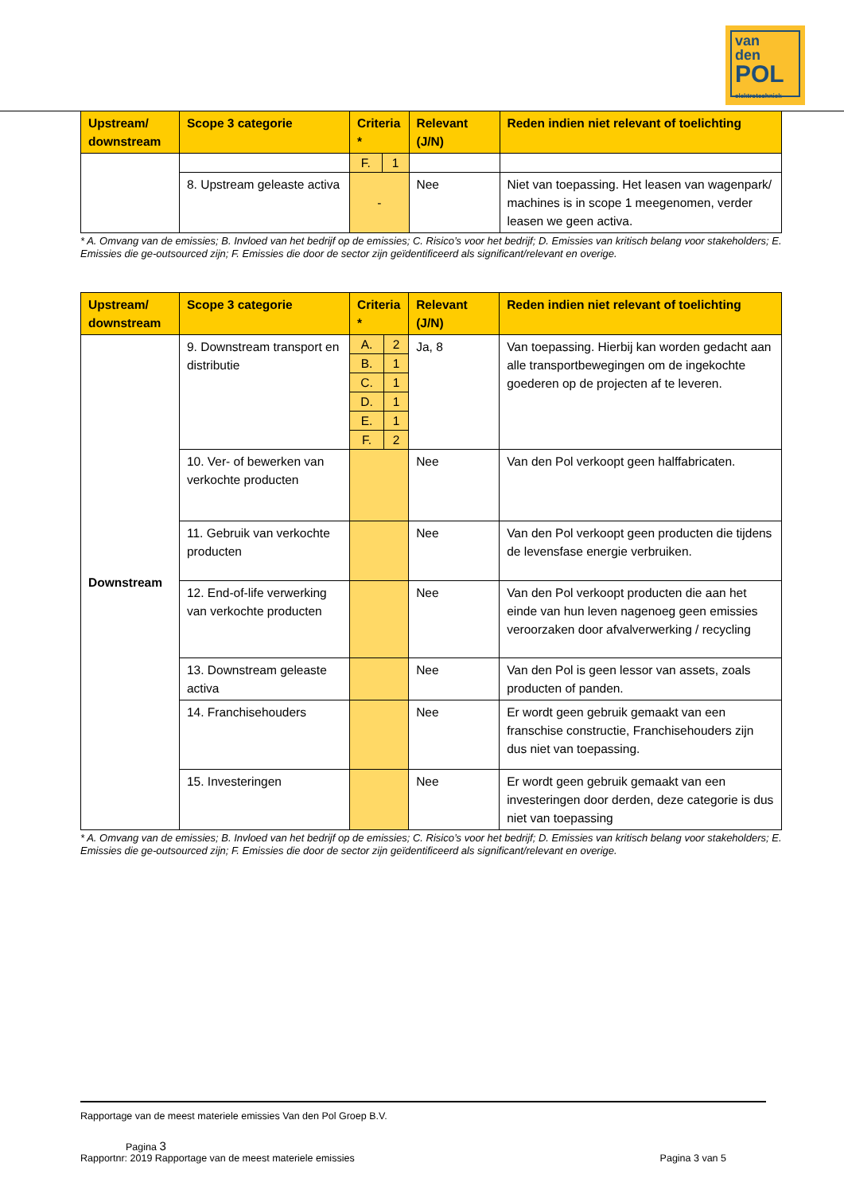van
den
POL
elektrotechniek
| Upstream/ downstream | Scope 3 categorie | Criteria * | | Relevant (J/N) | Reden indien niet relevant of toelichting |
| --- | --- | --- | --- | --- | --- |
| | | F. | 1 | | |
| | 8. Upstream geleaste activa | - | | Nee | Niet van toepassing. Het leasen van wagenpark/ machines is in scope 1 meegenomen, verder leasen we geen activa. |
* A. Omvang van de emissies; B. Invloed van het bedrijf op de emissies; C. Risico’s voor het bedrijf; D. Emissies van kritisch belang voor stakeholders; E. Emissies die ge-outsourced zijn; F. Emissies die door de sector zijn geïdentificeerd als significant/relevant en overige.
| Upstream/ downstream | Scope 3 categorie | Criteria * | | Relevant (J/N) | Reden indien niet relevant of toelichting |
| --- | --- | --- | --- | --- | --- |
| Downstream | 9. Downstream transport en distributie | A. | 2 | Ja, 8 | Van toepassing. Hierbij kan worden gedacht aan alle transportbewegingen om de ingekochte goederen op de projecten af te leveren. |
| | | B. | 1 | | |
| | | C. | 1 | | |
| | | D. | 1 | | |
| | | E. | 1 | | |
| | | F. | 2 | | |
| | 10. Ver- of bewerken van verkochte producten | | | Nee | Van den Pol verkoopt geen halffabricaten. |
| | 11. Gebruik van verkochte producten | | | Nee | Van den Pol verkoopt geen producten die tijdens de levensfase energie verbruiken. |
| | 12. End-of-life verwerking van verkochte producten | | | Nee | Van den Pol verkoopt producten die aan het einde van hun leven nagenoeg geen emissies veroorzaken door afvalverwerking / recycling |
| | 13. Downstream geleaste activa | | | Nee | Van den Pol is geen lessor van assets, zoals producten of panden. |
| | 14. Franchisehouders | | | Nee | Er wordt geen gebruik gemaakt van een franschise constructie, Franchisehouders zijn dus niet van toepassing. |
| | 15. Investeringen | | | Nee | Er wordt geen gebruik gemaakt van een investeringen door derden, deze categorie is dus niet van toepassing |
* A. Omvang van de emissies; B. Invloed van het bedrijf op de emissies; C. Risico’s voor het bedrijf; D. Emissies van kritisch belang voor stakeholders; E. Emissies die ge-outsourced zijn; F. Emissies die door de sector zijn geïdentificeerd als significant/relevant en overige.
Rapportage van de meest materiele emissies Van den Pol Groep B.V.
Pagina 3
Rapportnr: 2019 Rapportage van de meest materiele emissies Pagina 3 van 5